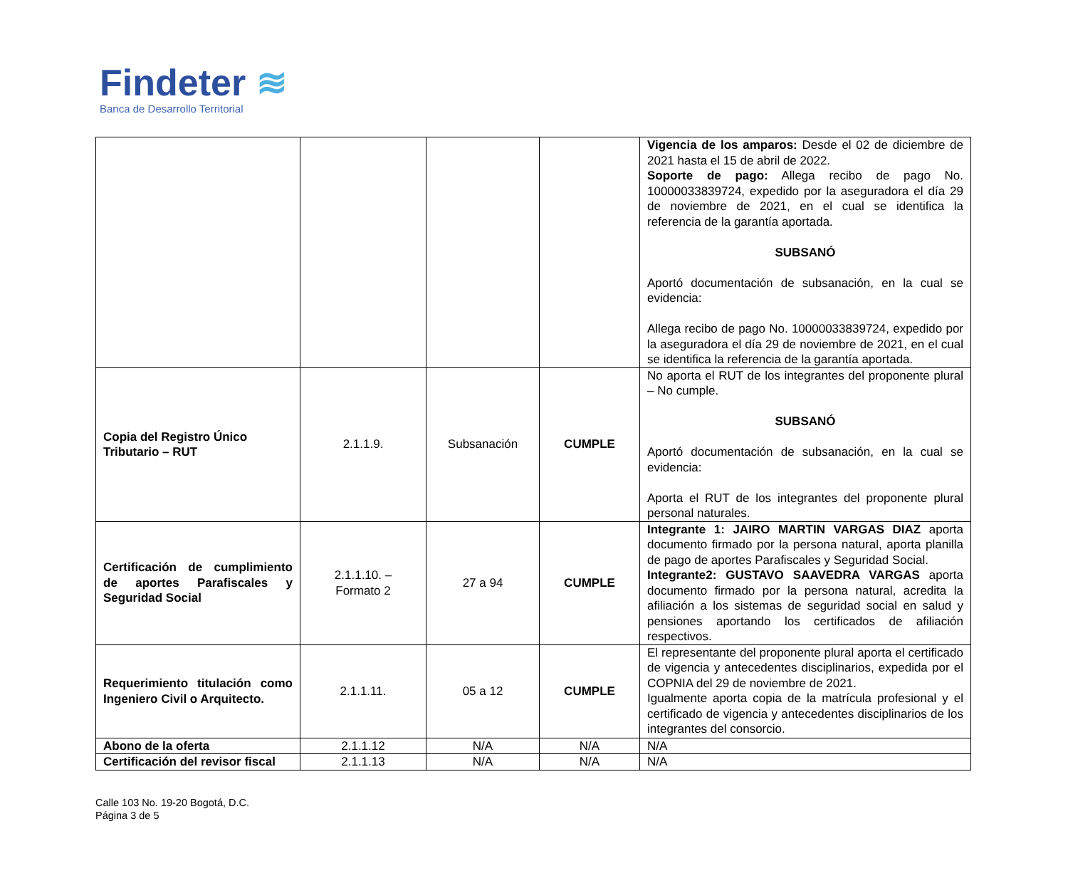Findeter ≋
Banca de Desarrollo Territorial
| | | | | Vigencia de los amparos: Desde el 02 de diciembre de 2021 hasta el 15 de abril de 2022. Soporte de pago: Allega recibo de pago No. 10000033839724, expedido por la aseguradora el día 29 de noviembre de 2021, en el cual se identifica la referencia de la garantía aportada. SUBSANÓ Aportó documentación de subsanación, en la cual se evidencia: Allega recibo de pago No. 10000033839724, expedido por la aseguradora el día 29 de noviembre de 2021, en el cual se identifica la referencia de la garantía aportada. |
| Copia del Registro Único Tributario – RUT | 2.1.1.9. | Subsanación | CUMPLE | No aporta el RUT de los integrantes del proponente plural – No cumple. SUBSANÓ Aportó documentación de subsanación, en la cual se evidencia: Aporta el RUT de los integrantes del proponente plural personal naturales. |
| Certificación de cumplimiento de aportes Parafiscales y Seguridad Social | 2.1.1.10. – Formato 2 | 27 a 94 | CUMPLE | Integrante 1: JAIRO MARTIN VARGAS DIAZ aporta documento firmado por la persona natural, aporta planilla de pago de aportes Parafiscales y Seguridad Social. Integrante2: GUSTAVO SAAVEDRA VARGAS aporta documento firmado por la persona natural, acredita la afiliación a los sistemas de seguridad social en salud y pensiones aportando los certificados de afiliación respectivos. |
| Requerimiento titulación como Ingeniero Civil o Arquitecto. | 2.1.1.11. | 05 a 12 | CUMPLE | El representante del proponente plural aporta el certificado de vigencia y antecedentes disciplinarios, expedida por el COPNIA del 29 de noviembre de 2021. Igualmente aporta copia de la matrícula profesional y el certificado de vigencia y antecedentes disciplinarios de los integrantes del consorcio. |
| Abono de la oferta | 2.1.1.12 | N/A | N/A | N/A |
| Certificación del revisor fiscal | 2.1.1.13 | N/A | N/A | N/A |
Calle 103 No. 19-20 Bogotá, D.C.
Página 3 de 5